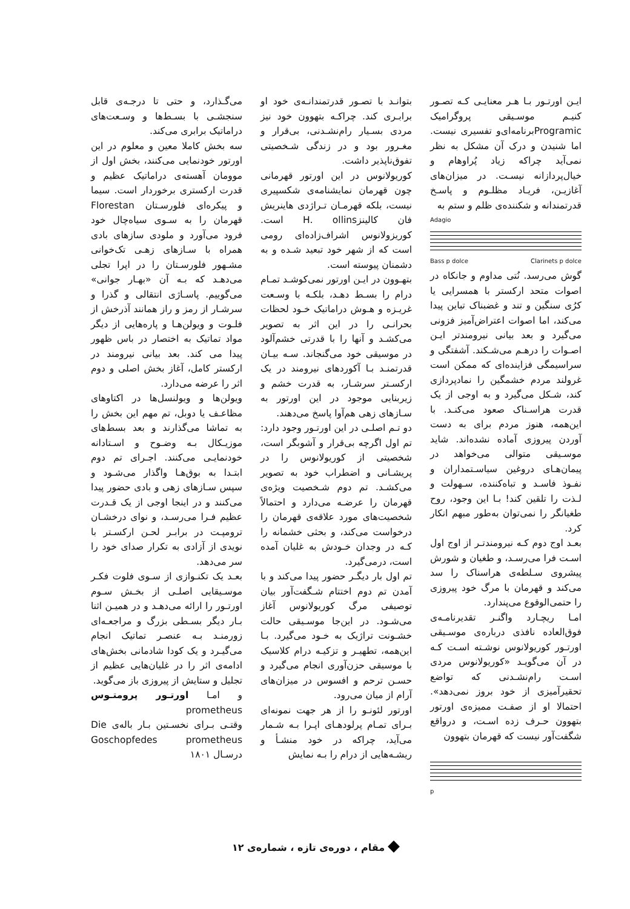ایـن اورتـور بـا هـر معنایـی کـه تصـور کنیـم موسـیقی پروگرامیک Programicبرنامه‌ای‌و تفسیری نیست. اما شنیدن و درک آن مشکل به نظر نمی‌آید چراکه زیاد پُراوهام و خیال‌پردازانه نیسـت. در میزان‌های آغازیـن، فریـاد مظلـوم و پاسـخ قدرتمندانه و شکننده‌ی ظلم و ستم به
Adagio
Bass p dolce Clarinets p dolce
گوش می‌رسد. نُتی مداوم و جانکاه در اصوات متحد ارکستر با همسرایی یا کرُی سنگین و تند و غضبناک تباین پیدا می‌کند، اما اصوات اعتراض‌آمیز فزونی می‌گیرد و بعد بیانی نیرومندتر ایـن اصـوات را درهـم می‌شـکند. آشفتگی و سراسیمگی فزاینده‌ای که ممکن است غرولند مردم خشمگین را نمادپردازی کند، شـکل می‌گیرد و به اوجی از یک قدرت هراسـناک صعود می‌کنـد. با این‌همه، هنوز مردم برای به دست آوردن پیروزی آماده نشده‌اند. شاید موسـیقی متوالی می‌خواهد در پیمان‌هـای دروغین سیاسـتمداران و نفـوذ فاسـد و تباه‌کننده، سـهولت و لـذت را تلقین کند! بـا این وجود، روح طغیانگر را نمی‌توان به‌طور مبهم انکار کرد.
بعـد اوج دوم کـه نیرومندتـر از اوج اول اسـت فرا می‌رسـد، و طغیان و شورش پیشروی سـلطه‌ی هراسناک را سد می‌کند و قهرمان با مرگ خود پیروزی را حتمی‌الوقوع می‌پندارد.
امـا ریچـارد واگنـر تقدیرنامـه‌ی فوق‌العاده نافذی درباره‌ی موسـیقی اورتـور کوریولانوس نوشـته اسـت کـه در آن می‌گویـد «کوریولانوس مردی اسـت رام‌نشـدنی که تواضع تحقیرآمیزی از خود بروز نمی‌دهد». احتمالا او از صفـت ممیزه‌ی اورتور بتهوون حـرف زده اسـت، و درواقع شگفت‌آور نیست که قهرمان بتهوون
p
بتوانـد با تصـور قدرتمندانـه‌ی خود او برابـری کند. چراکـه بتهوون خود نیز مردی بسـیار رام‌نشـدنی، بی‌قرار و مغـرور بود و در زندگی شـخصیتی تفوق‌ناپذیر داشت.
کوریولانوس در این اورتور قهرمانی چون قهرمان نمایشنامه‌ی شکسپیری نیست، بلکه قهرمـان تـراژدی هاینریش فان کالینزH. ollins است. کوریزولانوس اشراف‌زاده‌ای رومی است که از شهر خود تبعید شـده و به دشمنان پیوسته است.
بتهـوون در ایـن اورتور نمی‌کوشـد تمـام درام را بسـط دهـد، بلکـه با وسـعت غریـزه و هـوش دراماتیک خـود لحظات بحرانـی را در این اثر به تصویر می‌کشـد و آنها را با قدرتی خشم‌آلود در موسیقی خود می‌گنجاند. سـه بیـان قدرتمنـد بـا آکوردهای نیرومند در یک ارکسـتر سرشـار، به قدرت خشم و زیربنایی موجود در این اورتور به سـازهای زهی هم‌آوا پاسخ می‌دهند.
دو تـم اصلـی در این اورتـور وجود دارد: تم اول اگرچه بی‌قرار و آشوبگر است، شخصیتی از کوریولانوس را در پریشـانی و اضطراب خود به تصویر می‌کشـد. تم دوم شـخصیت ویژه‌ی قهرمان را عرضـه می‌دارد و احتمالاً شخصیت‌های مورد علاقه‌ی قهرمان را درخواست می‌کند، و بحثی خشمانه را کـه در وجدان خـودش به غلیان آمده است، درمی‌گیرد.
تم اول بار دیگـر حضور پیدا می‌کند و با آمدن تم دوم اختتام شـگفت‌آور بیان توصیفی مرگ کوریولانوس آغاز می‌شـود. در این‌جا موسـیقی حالت خشـونت تراژیک به خـود می‌گیرد. بـا این‌همه، تطهیـر و تزکیـه درام کلاسیک با موسیقی حزن‌آوری انجام می‌گیرد و حسـن ترحم و افسوس در میزان‌های آرام از میان می‌رود.
اورتور لئونـو را از هر جهت نمونه‌ای بـرای تمـام پرلودهـای اپـرا بـه شـمار می‌آید، چراکه در خود منشـأ و ریشـه‌هایی از درام را بـه نمایش
می‌گـذارد، و حتی تا درجـه‌ی قابل سنجشـی با بسـط‌ها و وسـعت‌های دراماتیک برابری می‌کند.
سه بخش کاملا معین و معلوم در این اورتور خودنمایی می‌کنند، بخش اول از موومان آهسته‌ی دراماتیک عظیم و قدرت ارکستری برخوردار است. سیما و پیکره‌ای فلورسـتان Florestan قهرمان را به سـوی سیاه‌چال خود فرود می‌آورد و ملودی سازهای بادی همراه با سـازهای زهـی تک‌خوانی مشـهور فلورسـتان را در اپرا تجلی می‌دهـد که بـه آن «بهـار جوانی» می‌گوییم. پاسـاژی انتقالی و گذرا و سرشـار از رمز و راز همانند آذرخش از فلـوت و ویولن‌هـا و پاره‌هایی از دیگر مواد تماتیک به اختصار در باس ظهور پیدا می کند. بعد بیانی نیرومند در ارکستر کامل، آغاز بخش اصلی و دوم اثر را عرضه می‌دارد.
ویولن‌ها و ویولنسل‌ها در اکتاوهای مظاعـف یا دوبل، تم مهم این بخش را به تماشا می‌گذارند و بعد بسط‌های موزیـکال بـه وضـوح و اسـتادانه خودنمایـی می‌کنند. اجـرای تم دوم ابتـدا به بوق‌هـا واگذار می‌شـود و سپس سـازهای زهی و بادی حضور پیدا می‌کنند و در اینجا اوجی از یک قـدرت عظیم فـرا می‌رسـد، و نوای درخشـان ترومپـت در برابـر لحـن ارکسـتر با نویدی از آزادی به تکرار صدای خود را سر می‌دهد.
بعـد یک تکنـوازی از سـوی فلوت فکـر موسـیقایی اصلـی از بخـش سـوم اورتـور را ارائه می‌دهـد و در همیـن اثنا بـار دیگر بسـطی بزرگ و مراجعـه‌ای زورمنـد بـه عنصـر تماتیک انجام می‌گیـرد و یک کودا شادمانی بخش‌های ادامه‌ی اثر را در غلیان‌هایی عظیم از تجلیل و ستایش از پیروزی باز می‌گوید.
و امـا اورتـور پرومتـوس prometheus
وقتـی بـرای نخسـتین بـار باله‌ی Die Goschopfedes prometheus درسـال ۱۸۰۱
مقام ، دوره‌ی تازه ، شماره‌ی ۱۲